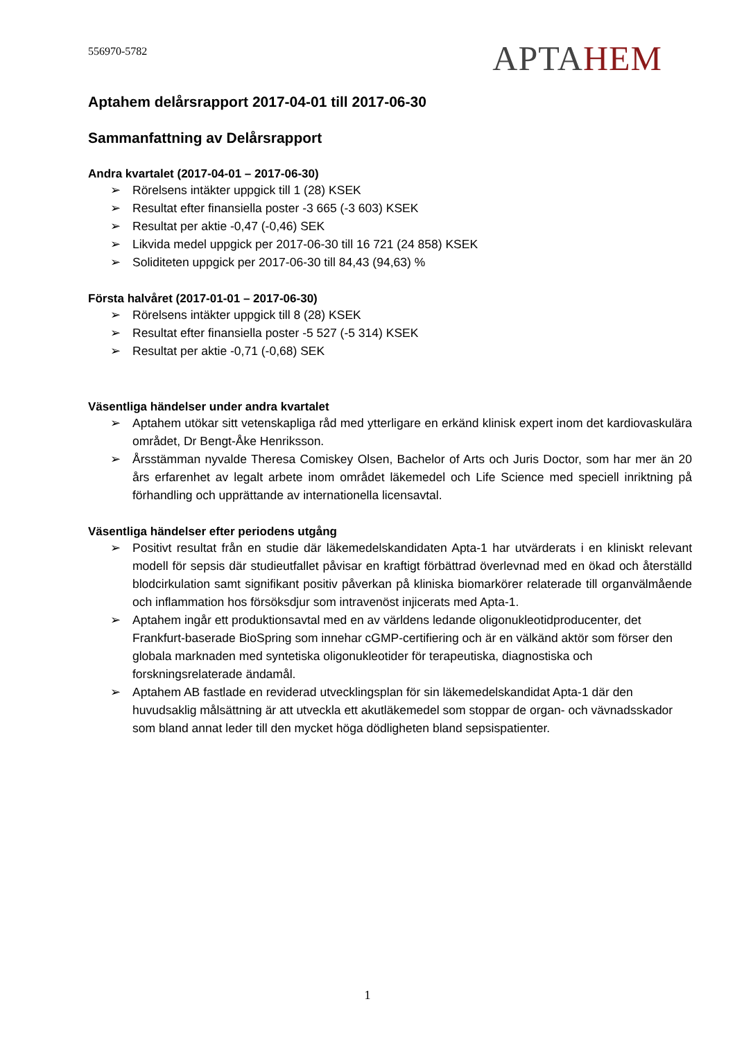556970-5782
APTAHEM
Aptahem delårsrapport 2017-04-01 till 2017-06-30
Sammanfattning av Delårsrapport
Andra kvartalet (2017-04-01 – 2017-06-30)
➢ Rörelsens intäkter uppgick till 1 (28) KSEK
➢ Resultat efter finansiella poster -3 665 (-3 603) KSEK
➢ Resultat per aktie -0,47 (-0,46) SEK
➢ Likvida medel uppgick per 2017-06-30 till 16 721 (24 858) KSEK
➢ Soliditeten uppgick per 2017-06-30 till 84,43 (94,63) %
Första halvåret (2017-01-01 – 2017-06-30)
➢ Rörelsens intäkter uppgick till 8 (28) KSEK
➢ Resultat efter finansiella poster -5 527 (-5 314) KSEK
➢ Resultat per aktie -0,71 (-0,68) SEK
Väsentliga händelser under andra kvartalet
➢ Aptahem utökar sitt vetenskapliga råd med ytterligare en erkänd klinisk expert inom det kardiovaskulära området, Dr Bengt-Åke Henriksson.
➢ Årsstämman nyvalde Theresa Comiskey Olsen, Bachelor of Arts och Juris Doctor, som har mer än 20 års erfarenhet av legalt arbete inom området läkemedel och Life Science med speciell inriktning på förhandling och upprättande av internationella licensavtal.
Väsentliga händelser efter periodens utgång
➢ Positivt resultat från en studie där läkemedelskandidaten Apta-1 har utvärderats i en kliniskt relevant modell för sepsis där studieutfallet påvisar en kraftigt förbättrad överlevnad med en ökad och återställd blodcirkulation samt signifikant positiv påverkan på kliniska biomarkörer relaterade till organvälmående och inflammation hos försöksdjur som intravenöst injicerats med Apta-1.
➢ Aptahem ingår ett produktionsavtal med en av världens ledande oligonukleotidproducenter, det Frankfurt-baserade BioSpring som innehar cGMP-certifiering och är en välkänd aktör som förser den globala marknaden med syntetiska oligonukleotider för terapeutiska, diagnostiska och forskningsrelaterade ändamål.
➢ Aptahem AB fastlade en reviderad utvecklingsplan för sin läkemedelskandidat Apta-1 där den huvudsaklig målsättning är att utveckla ett akutläkemedel som stoppar de organ- och vävnadsskador som bland annat leder till den mycket höga dödligheten bland sepsispatienter.
1